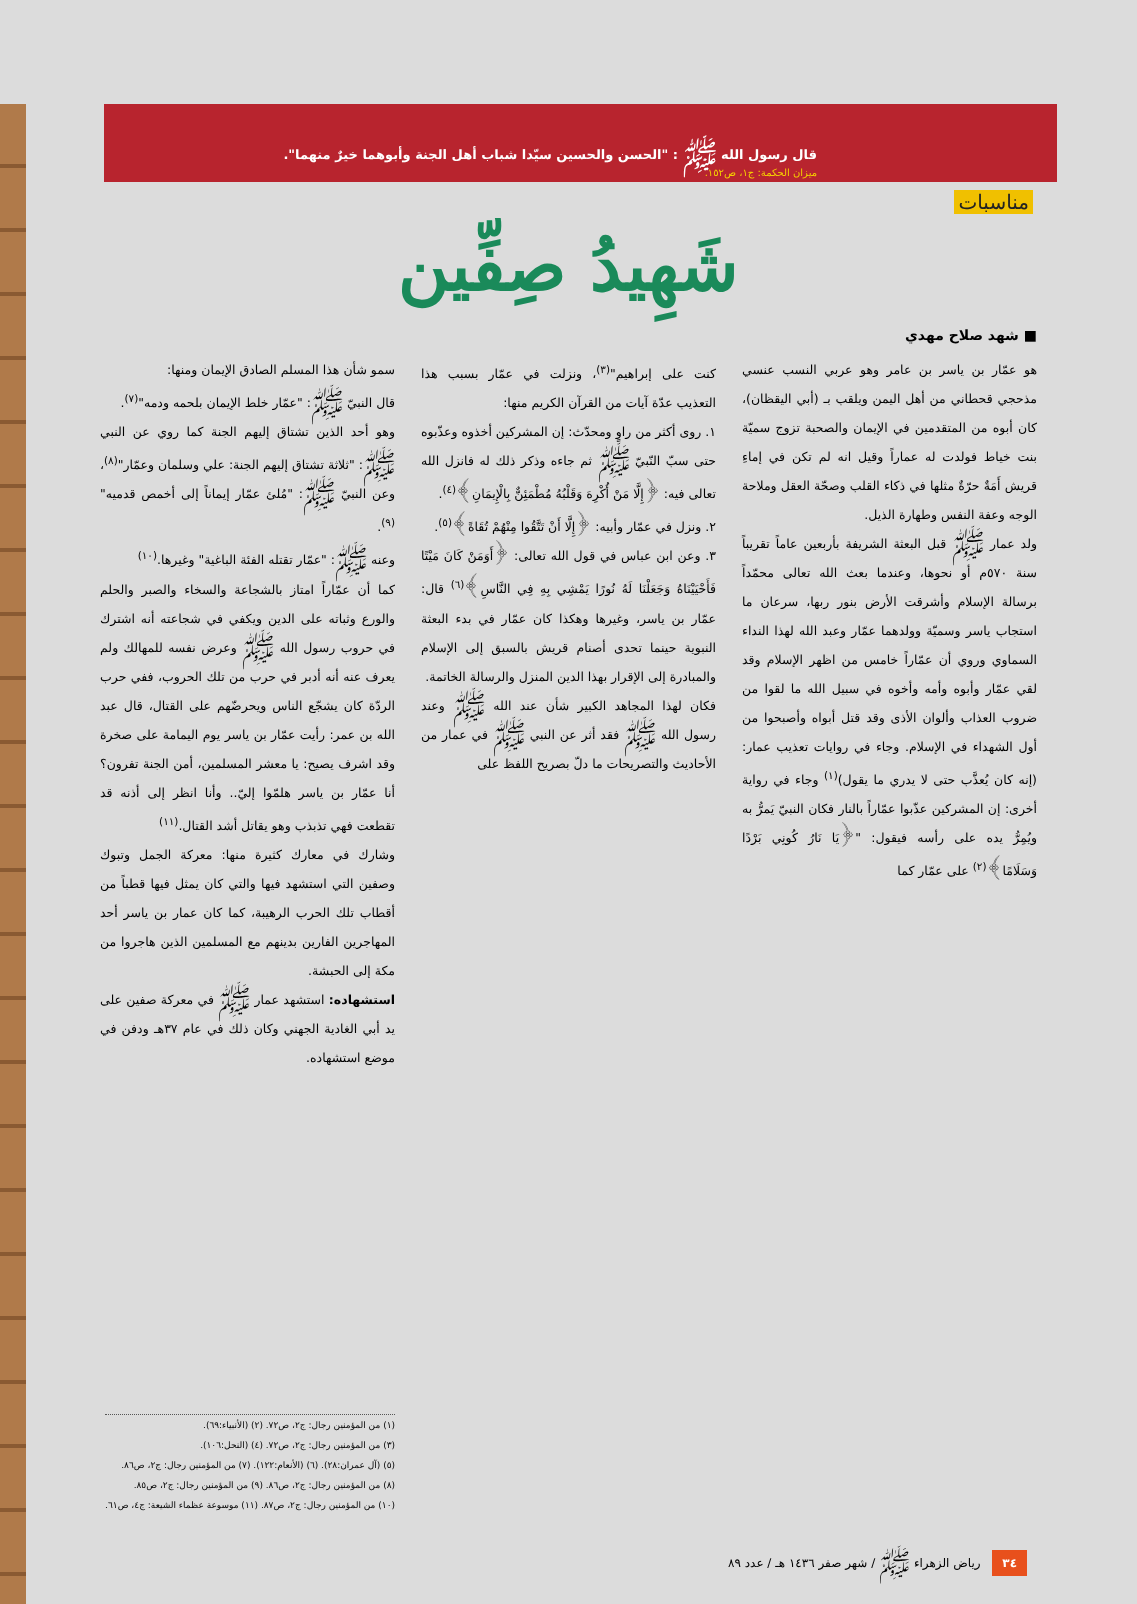قال رسول الله ﷺ : "الحسن والحسين سيّدا شباب أهل الجنة وأبوهما خيرٌ منهما".
ميزان الحكمة: ج١، ص١٥٢.
مناسبات
شَهِيدُ صِفِّين
■ شهد صلاح مهدي
هو عمّار بن ياسر بن عامر وهو عربي النسب عنسي مذحجي قحطاني من أهل اليمن ويلقب بـ (أبي اليقظان)، كان أبوه من المتقدمين في الإيمان والصحبة تزوج سميّة بنت خياط فولدت له عماراً وقيل انه لم تكن في إماءِ قريش أَمَةٌ حرّةٌ مثلها في ذكاء القلب وصحّة العقل وملاحة الوجه وعفة النفس وطهارة الذيل.
ولد عمار ﷺ قبل البعثة الشريفة بأربعين عاماً تقريباً سنة ٥٧٠م أو نحوها، وعندما بعث الله تعالى محمّداً برسالة الإسلام وأشرقت الأرض بنور ربها، سرعان ما استجاب ياسر وسميّة وولدهما عمّار وعبد الله لهذا النداء السماوي وروي أن عمّاراً خامس من اظهر الإسلام وقد لقي عمّار وأبوه وأمه وأخوه في سبيل الله ما لقوا من ضروب العذاب وألوان الأذى وقد قتل أبواه وأصبحوا من أول الشهداء في الإسلام. وجاء في روايات تعذيب عمار: (إنه كان يُعذَّب حتى لا يدري ما يقول)<sup>(١)</sup> وجاء في رواية أخرى: إن المشركين عذّبوا عمّاراً بالنار فكان النبيّ يَمرُّ به ويُمِرُّ يده على رأسه فيقول: "﴿يَا نَارُ كُونِي بَرْدًا وَسَلَامًا﴾<sup>(٢)</sup> على عمّار كما
كنت على إبراهيم"<sup>(٣)</sup>، ونزلت في عمّار بسبب هذا التعذيب عدّة آيات من القرآن الكريم منها:
١. روى أكثر من راوٍ ومحدّث: إن المشركين أخذوه وعذّبوه حتى سبّ النّبيّ ﷺ ثم جاءه وذكر ذلك له فانزل الله تعالى فيه: ﴿إِلَّا مَنْ أُكْرِهَ وَقَلْبُهُ مُطْمَئِنٌّ بِالْإِيمَانِ﴾<sup>(٤)</sup>.
٢. ونزل في عمّار وأبيه: ﴿إِلَّا أَنْ تَتَّقُوا مِنْهُمْ تُقَاةً﴾<sup>(٥)</sup>.
٣. وعن ابن عباس في قول الله تعالى: ﴿أَوَمَنْ كَانَ مَيْتًا فَأَحْيَيْنَاهُ وَجَعَلْنَا لَهُ نُورًا يَمْشِي بِهِ فِي النَّاسِ﴾<sup>(٦)</sup> قال: عمّار بن ياسر، وغيرها وهكذا كان عمّار في بدء البعثة النبوية حينما تحدى أصنام قريش بالسبق إلى الإسلام والمبادرة إلى الإقرار بهذا الدين المنزل والرسالة الخاتمة.
فكان لهذا المجاهد الكبير شأن عند الله ﷺ وعند رسول الله ﷺ فقد أثر عن النبي ﷺ في عمار من الأحاديث والتصريحات ما دلّ بصريح اللفظ على
سمو شأن هذا المسلم الصادق الإيمان ومنها:
قال النبيّ ﷺ: "عمّار خلط الإيمان بلحمه ودمه"<sup>(٧)</sup>.
وهو أحد الذين تشتاق إليهم الجنة كما روي عن النبي ﷺ: "ثلاثة تشتاق إليهم الجنة: علي وسلمان وعمّار"<sup>(٨)</sup>، وعن النبيّ ﷺ: "مُلئ عمّار إيماناً إلى أخمص قدميه"<sup>(٩)</sup>.
وعنه ﷺ: "عمّار تقتله الفئة الباغية" وغيرها.<sup>(١٠)</sup>
كما أن عمّاراً امتاز بالشجاعة والسخاء والصبر والحلم والورع وثباته على الدين ويكفي في شجاعته أنه اشترك في حروب رسول الله ﷺ وعرض نفسه للمهالك ولم يعرف عنه أنه أدبر في حرب من تلك الحروب، ففي حرب الردّة كان يشجّع الناس ويحرضّهم على القتال، قال عبد الله بن عمر: رأيت عمّار بن ياسر يوم اليمامة على صخرة وقد اشرف يصيح: يا معشر المسلمين، أمن الجنة تفرون؟ أنا عمّار بن ياسر هلمّوا إليّ.. وأنا انظر إلى أذنه قد تقطعت فهي تذبذب وهو يقاتل أشد القتال.<sup>(١١)</sup>
وشارك في معارك كثيرة منها: معركة الجمل وتبوك وصفين التي استشهد فيها والتي كان يمثل فيها قطباً من أقطاب تلك الحرب الرهيبة، كما كان عمار بن ياسر أحد المهاجرين الفارين بدينهم مع المسلمين الذين هاجروا من مكة إلى الحبشة.
استشهاده: استشهد عمار ﷺ في معركة صفين على يد أبي الغادية الجهني وكان ذلك في عام ٣٧هـ ودفن في موضع استشهاده.
(١) من المؤمنين رجال: ج٢، ص٧٢. (٢) (الأنبياء:٦٩).
(٣) من المؤمنين رجال: ج٢، ص٧٢. (٤) (النحل:١٠٦).
(٥) (آل عمران:٢٨). (٦) (الأنعام:١٢٢). (٧) من المؤمنين رجال: ج٢، ص٨٦.
(٨) من المؤمنين رجال: ج٢، ص٨٦. (٩) من المؤمنين رجال: ج٢، ص٨٥.
(١٠) من المؤمنين رجال: ج٢، ص٨٧. (١١) موسوعة عظماء الشيعة: ج٤، ص٦١.
٣٤ رياض الزهراء ﷺ / شهر صفر ١٤٣٦ هـ / عدد ٨٩